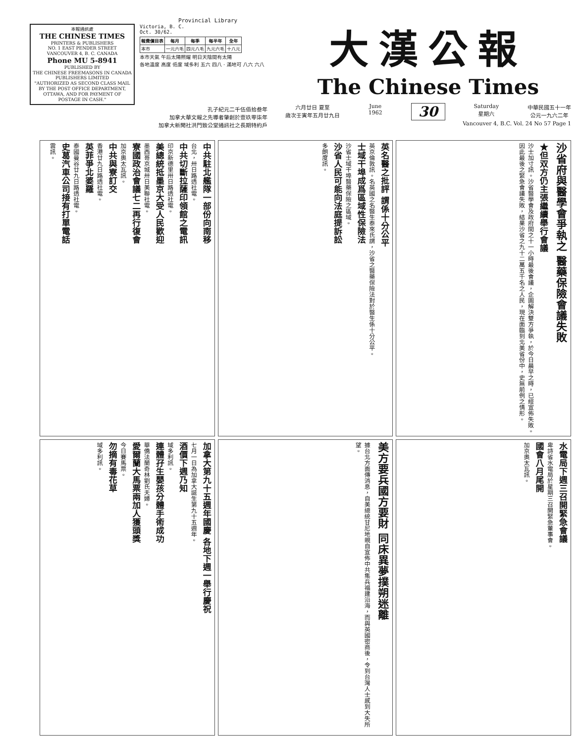Provincial Library
本報通訊處
THE CHINESE TIMES
PRINTERS & PUBLISHERS
NO. 1 EAST PENDER STREET
VANCOUVER 4, B. C. CANADA
Phone MU 5-8941
PUBLISHED BY
THE CHINESE FREEMASONS IN CANADA
PUBLISHERS LIMITED
"AUTHORIZED AS SECOND CLASS MAIL BY THE POST OFFICE DEPARTMENT, OTTAWA, AND FOR PAYMENT OF POSTAGE IN CASH."
Victoria, B. C.
Oct. 30/62.
| 報費價目表 | 每月 | 每季 | 每半年 | 全年 |
| --- | --- | --- | --- | --- |
| 本市 | 一元六毛 | 四元八毛 | 九元六毛 | 十八元 |
本市天氣 午后太陽照耀 明日天陰間有太陽
各地溫度 高度 低度 域多利 五六 四八 · 滿地可 八六 六八
孔子紀元二千伍佰拾叁年
加拿大華文報之先導者肇創於壹玖零柒年
加拿大新聞社洪門致公堂通訊社之長期特約戶
大漢公報
The Chinese Times
六月廿日 夏至
歲次壬寅年五月廿九日 June
1962 30 Saturday
星期六 中華民國五十一年
公元一九六二年
Vancouver 4, B.C. Vol. 24 No 57 Page 1
沙省府與醫學會爭執之 醫藥保險會議失敗
★但双方仍主張繼續舉行會議
沙士加寸訊。沙省醫學會及政府間之十一小時最後會議，企圖解決雙方爭執，於今日晨早之時，已經宣佈失敗。因此最後之緊急會議失敗，結果沙省之九十二萬五千名之人民，現在面臨到北美省份中，史無前例之情形。
英名醫之批評 謂係十分公平
英京倫敦訊。名英國之名醫生泰來氏謂，沙省之醫藥保險法對於醫生係十分公平。
士域干埠成爲區域性保險法
沙省士域干埠醫藥保險之區域。
沙省人民可能向法庭提訴訟
多朗度訊。
中共駐北艦隊一部份向南移
台北，卅日路透社電。
中共切斷拉薩印領館之電訊
印京新德里卅日路透社電。
美總統抵墨京大受人民歡迎
墨西哥京城卅日美聯社電。
寮國政治會議七二再行復會
加京奧太瓦訊。
中共與寮訂交
香港廿九日路透社電。
英菲爭北婆羅
泰國曼谷廿九日路透社電。
史葛汽車公司接有打單電話
雲訊。
水電局下週三召開緊急會議
卑詩省水電局於星期三召開緊急董事會。
國會八月尾開
加京奧太瓦訊。
美方要兵國方要財 同床異夢撲朔迷離
據台北方面傳消息，自美總統甘尼地親自宣佈中共集兵福建沿海，而與英國密商後，令到台灣人士感到大失所望。
加拿大第九十五週年國慶 各地下週一舉行慶祝
七月一日為加拿大誕生第九十五週年。
酒價下週乃知
域多利訊。
連體孖生嬰孩分體手術成功
華僑法蘭奇林劉氏夫婦。
愛爾蘭大馬票兩加人獲頭獎
今日賽馬票。
勿摘有毒花草
域多利訊。